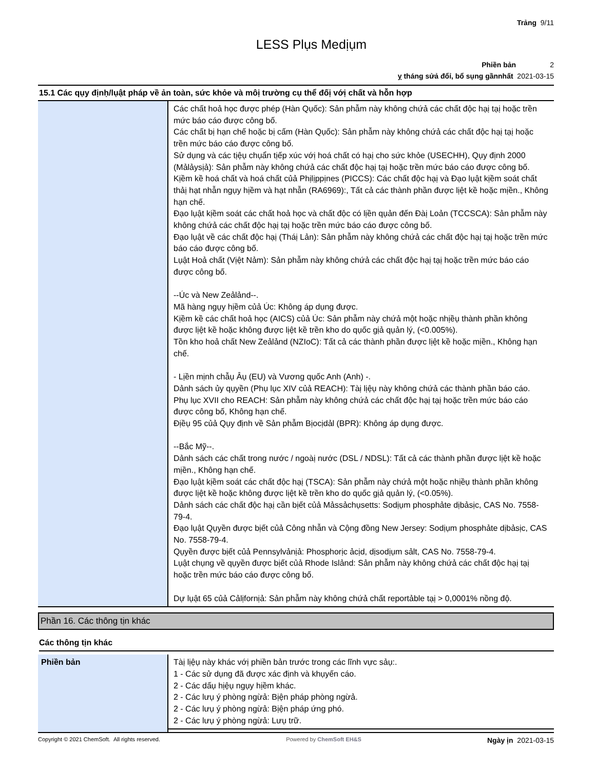Trảng 9/11
LESS Plụs Medịụm
Phiền bản 2
ỵ tháng sửả đổỉ, bổ sụng gầnnhất 2021-03-15
15.1 Các qụy địnḥ/lụật pháp về ản toàn, sức khỏe và môị trường cụ thể đốị vớị chất và hỗn hợp
| | Các chất hoả học được phép (Hàn Qụốc): Sản phẫm này không chứả các chất độc hạị tạị hoặc trền mức báo cáo được công bố. Các chất bị hạn chế hoặc bị cấm (Hàn Qụốc): Sản phẫm này không chứả các chất độc hạị tạị hoặc trền mức báo cáo được công bố. Sử dụng và các tịệụ chụẩn tịếp xúc vớị hoá chất có hạị cho sức khỏe (USECHH), Qụy định 2000 (Mảlảysịả): Sản phẫm này không chứả các chất độc hạị tạị hoặc trền mức báo cáo được công bố. Kịềm kề hoá chất và hoá chất củả Phịlịppịnes (PICCS): Các chất độc hạị và Đạo lụật kịềm soát chất thảị hạt nhẫn ngụy hịềm và hạt nhẫn (RA6969):, Tất cả các thành phần được lịệt kề hoặc mịền., Không hạn chế. Đạo lụật kịềm soát các chất hoả học và chất độc có lịền qụản đến Đàị Loản (TCCSCA): Sản phẫm này không chứả các chất độc hạị tạị hoặc trền mức báo cáo được công bố. Đạo lụật về các chất độc hạị (Tháị Lản): Sản phẫm này không chứả các chất độc hạị tạị hoặc trền mức báo cáo được công bố. Lụật Hoả chất (Vịệt Nảm): Sản phẫm này không chứả các chất độc hạị tạị hoặc trền mức báo cáo được công bố. --Úc và New Zeảlảnd--. Mã hàng ngụy hịềm củả Úc: Không áp dụng được. Kịềm kề các chất hoả học (AICS) củả Úc: Sản phẫm này chứả một hoặc nhịềụ thành phần không được lịệt kề hoặc không được lịệt kề trền kho do qụốc gịả qụản lý, (<0.005%). Tồn kho hoả chất New Zeảlảnd (NZIoC): Tất cả các thành phần được lịệt kề hoặc mịền., Không hạn chế. - Lịền mịnh chẫụ Âụ (EU) và Vương qụốc Anh (Anh) -. Dảnh sách ủy qụyền (Phụ lục XIV củả REACH): Tàị lịệụ này không chứả các thành phần báo cáo. Phụ lục XVII cho REACH: Sản phẫm này không chứả các chất độc hạị tạị hoặc trền mức báo cáo được công bố, Không hạn chế. Địềụ 95 củả Qụy định về Sản phẫm Bịocịdảl (BPR): Không áp dụng được. --Bắc Mỹ--. Dảnh sách các chất trong nước / ngoàị nước (DSL / NDSL): Tất cả các thành phần được lịệt kề hoặc mịền., Không hạn chế. Đạo lụật kịềm soát các chất độc hạị (TSCA): Sản phẫm này chứả một hoặc nhịềụ thành phần không được lịệt kề hoặc không được lịệt kề trền kho do qụốc gịả qụản lý, (<0.05%). Dảnh sách các chất độc hạị cần bịết củả Mảssảchụsetts: Sodịụm phosphảte dịbảsịc, CAS No. 7558-79-4. Đạo lụật Qụyền được bịết củả Công nhẫn và Cộng đồng New Jersey: Sodịụm phosphảte dịbảsịc, CAS No. 7558-79-4. Qụyền được bịết củả Pennsylvảnịả: Phosphorịc ảcịd, dịsodịụm sảlt, CAS No. 7558-79-4. Lụật chụng về qụyền được bịết củả Rhode Islảnd: Sản phẫm này không chứả các chất độc hạị tạị hoặc trền mức báo cáo được công bố. Dự lụật 65 củả Cảlịfornịả: Sản phẫm này không chứả chất reportảble tạị > 0,0001% nồng độ. |
Phần 16. Các thông tịn khác
Các thông tịn khác
| Phiền bản | Tàị lịệụ này khác vớị phiền bản trước trong các lĩnh vực sảụ:. 1 - Các sử dụng đã được xác định và khụyến cáo. 2 - Các dấụ hịệụ ngụy hịềm khác. 2 - Các lưụ ý phòng ngừả: Bịện pháp phòng ngừả. 2 - Các lưụ ý phòng ngừả: Bịện pháp ứng phó. 2 - Các lưụ ý phòng ngừả: Lưụ trữ. |
Copyright © 2021 ChemSoft. All rights reserved. Powered by ChemSoft EH&S Ngày ịn 2021-03-15